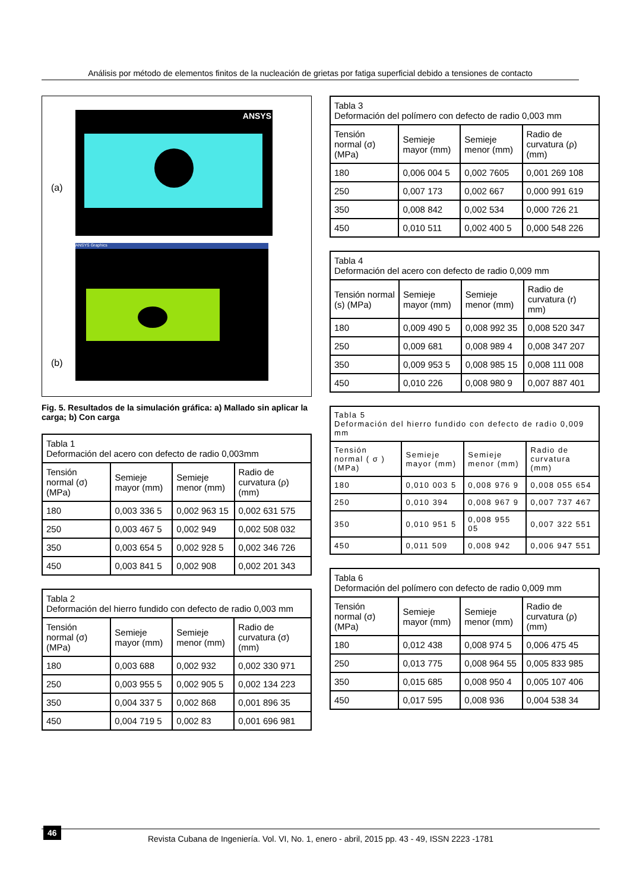Análisis por método de elementos finitos de la nucleación de grietas por fatiga superficial debido a tensiones de contacto
(a)
ANSYS
(b)
ANSYS Graphics
Fig. 5. Resultados de la simulación gráfica: a) Mallado sin aplicar la carga; b) Con carga
| Tabla 1 Deformación del acero con defecto de radio 0,003mm | | | |
| Tensión normal (σ) (MPa) | Semieje mayor (mm) | Semieje menor (mm) | Radio de curvatura (ρ) (mm) |
| 180 | 0,003 336 5 | 0,002 963 15 | 0,002 631 575 |
| 250 | 0,003 467 5 | 0,002 949 | 0,002 508 032 |
| 350 | 0,003 654 5 | 0,002 928 5 | 0,002 346 726 |
| 450 | 0,003 841 5 | 0,002 908 | 0,002 201 343 |
| Tabla 2 Deformación del hierro fundido con defecto de radio 0,003 mm | | | |
| Tensión normal (σ) (MPa) | Semieje mayor (mm) | Semieje menor (mm) | Radio de curvatura (σ) (mm) |
| 180 | 0,003 688 | 0,002 932 | 0,002 330 971 |
| 250 | 0,003 955 5 | 0,002 905 5 | 0,002 134 223 |
| 350 | 0,004 337 5 | 0,002 868 | 0,001 896 35 |
| 450 | 0,004 719 5 | 0,002 83 | 0,001 696 981 |
| Tabla 3 Deformación del polímero con defecto de radio 0,003 mm | | | |
| Tensión normal (σ) (MPa) | Semieje mayor (mm) | Semieje menor (mm) | Radio de curvatura (ρ) (mm) |
| 180 | 0,006 004 5 | 0,002 7605 | 0,001 269 108 |
| 250 | 0,007 173 | 0,002 667 | 0,000 991 619 |
| 350 | 0,008 842 | 0,002 534 | 0,000 726 21 |
| 450 | 0,010 511 | 0,002 400 5 | 0,000 548 226 |
| Tabla 4 Deformación del acero con defecto de radio 0,009 mm | | | |
| Tensión normal (s) (MPa) | Semieje mayor (mm) | Semieje menor (mm) | Radio de curvatura (r) mm) |
| 180 | 0,009 490 5 | 0,008 992 35 | 0,008 520 347 |
| 250 | 0,009 681 | 0,008 989 4 | 0,008 347 207 |
| 350 | 0,009 953 5 | 0,008 985 15 | 0,008 111 008 |
| 450 | 0,010 226 | 0,008 980 9 | 0,007 887 401 |
| Tabla 5 Deformación del hierro fundido con defecto de radio 0,009 mm | | | |
| Tensión normal ( σ ) (MPa) | Semieje mayor (mm) | Semieje menor (mm) | Radio de curvatura (mm) |
| 180 | 0,010 003 5 | 0,008 976 9 | 0,008 055 654 |
| 250 | 0,010 394 | 0,008 967 9 | 0,007 737 467 |
| 350 | 0,010 951 5 | 0,008 955 05 | 0,007 322 551 |
| 450 | 0,011 509 | 0,008 942 | 0,006 947 551 |
| Tabla 6 Deformación del polímero con defecto de radio 0,009 mm | | | |
| Tensión normal (σ) (MPa) | Semieje mayor (mm) | Semieje menor (mm) | Radio de curvatura (ρ) (mm) |
| 180 | 0,012 438 | 0,008 974 5 | 0,006 475 45 |
| 250 | 0,013 775 | 0,008 964 55 | 0,005 833 985 |
| 350 | 0,015 685 | 0,008 950 4 | 0,005 107 406 |
| 450 | 0,017 595 | 0,008 936 | 0,004 538 34 |
46
Revista Cubana de Ingeniería. Vol. VI, No. 1, enero - abril, 2015 pp. 43 - 49, ISSN 2223 -1781